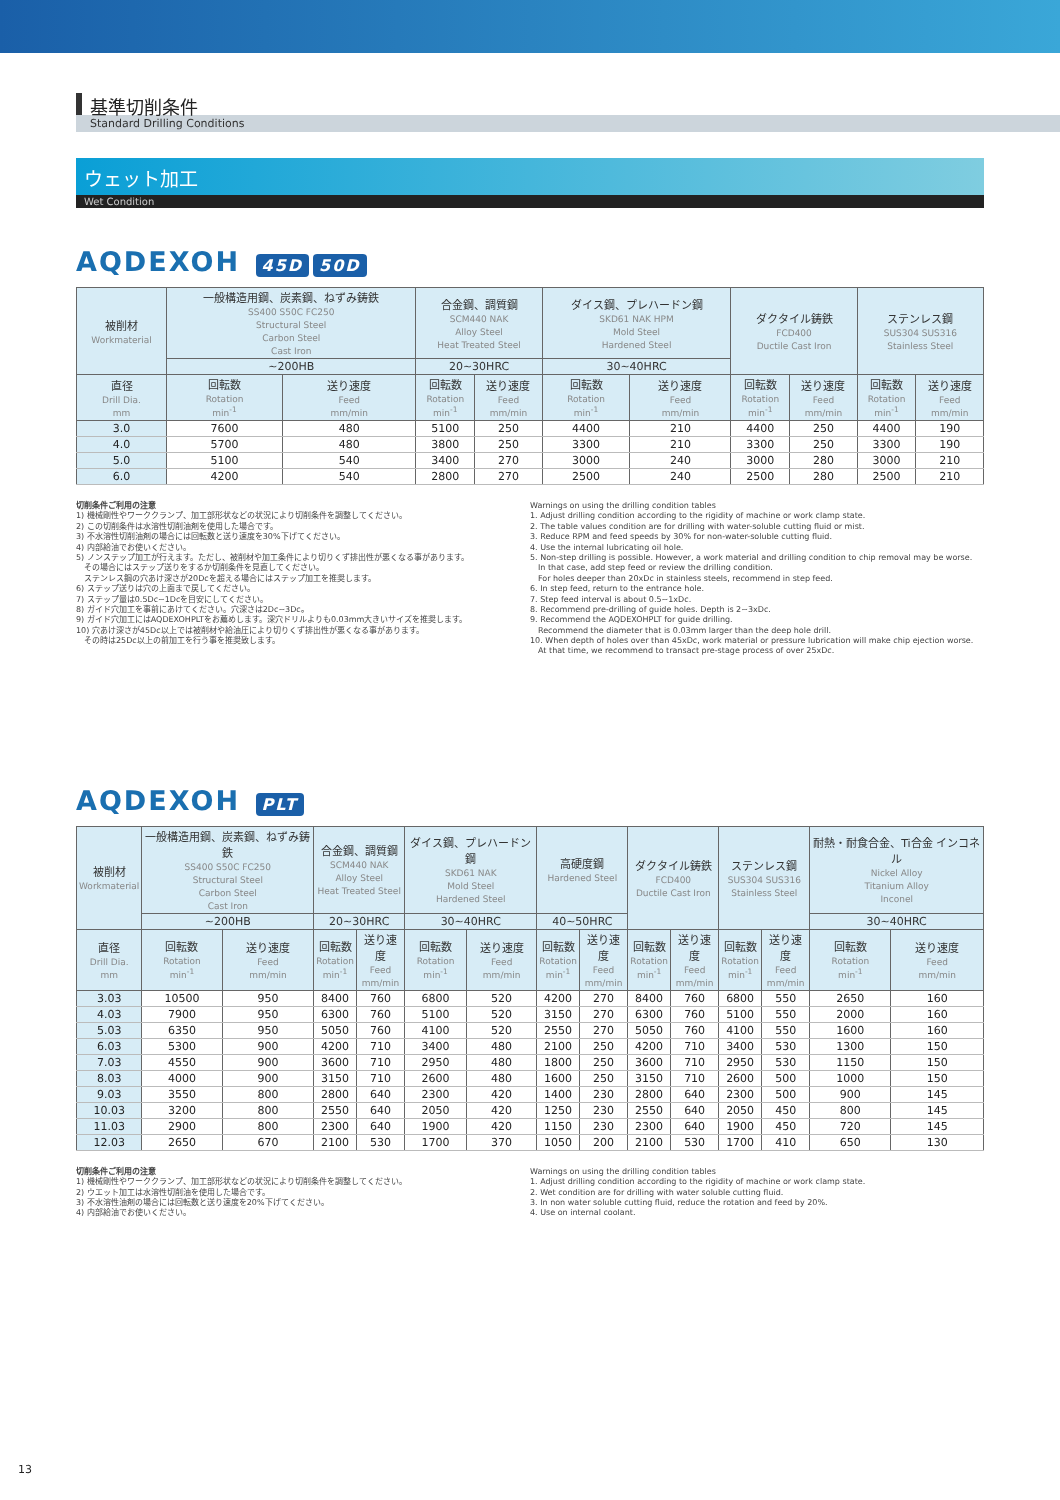基準切削条件
Standard Drilling Conditions
ウェット加工
Wet Condition
AQDEXOH 45D 50D
| 被削材 Workmaterial | 一般構造用鋼、炭素鋼、ねずみ鋳鉄 SS400 S50C FC250 Structural Steel Carbon Steel Cast Iron | | 合金鋼、調質鋼 SCM440 NAK Alloy Steel Heat Treated Steel | | ダイス鋼、プレハードン鋼 SKD61 NAK HPM Mold Steel Hardened Steel | | ダクタイル鋳鉄 FCD400 Ductile Cast Iron | | ステンレス鋼 SUS304 SUS316 Stainless Steel | |
| --- | --- | --- | --- | --- | --- | --- | --- | --- | --- | --- |
| | ~200HB | | 20~30HRC | | 30~40HRC | | | | | |
| 直径 Drill Dia. mm | 回転数 Rotation min<sup>-1</sup> | 送り速度 Feed mm/min | 回転数 Rotation min<sup>-1</sup> | 送り速度 Feed mm/min | 回転数 Rotation min<sup>-1</sup> | 送り速度 Feed mm/min | 回転数 Rotation min<sup>-1</sup> | 送り速度 Feed mm/min | 回転数 Rotation min<sup>-1</sup> | 送り速度 Feed mm/min |
| 3.0 | 7600 | 480 | 5100 | 250 | 4400 | 210 | 4400 | 250 | 4400 | 190 |
| 4.0 | 5700 | 480 | 3800 | 250 | 3300 | 210 | 3300 | 250 | 3300 | 190 |
| 5.0 | 5100 | 540 | 3400 | 270 | 3000 | 240 | 3000 | 280 | 3000 | 210 |
| 6.0 | 4200 | 540 | 2800 | 270 | 2500 | 240 | 2500 | 280 | 2500 | 210 |
切削条件ご利用の注意
1) 機械剛性やワーククランプ、加工部形状などの状況により切削条件を調整してください。
2) この切削条件は水溶性切削油剤を使用した場合です。
3) 不水溶性切削油剤の場合には回転数と送り速度を30%下げてください。
4) 内部給油でお使いください。
5) ノンステップ加工が行えます。ただし、被削材や加工条件により切りくず排出性が悪くなる事があります。
　その場合にはステップ送りをするか切削条件を見直してください。
　ステンレス鋼の穴あけ深さが20Dcを超える場合にはステップ加工を推奨します。
6) ステップ送りは穴の上面まで戻してください。
7) ステップ量は0.5Dc~1Dcを目安にしてください。
8) ガイド穴加工を事前にあけてください。穴深さは2Dc~3Dc。
9) ガイド穴加工にはAQDEXOHPLTをお薦めします。深穴ドリルよりも0.03mm大きいサイズを推奨します。
10) 穴あけ深さが45Dc以上では被削材や給油圧により切りくず排出性が悪くなる事があります。
　その時は25Dc以上の前加工を行う事を推奨致します。
Warnings on using the drilling condition tables
1. Adjust drilling condition according to the rigidity of machine or work clamp state.
2. The table values condition are for drilling with water-soluble cutting fluid or mist.
3. Reduce RPM and feed speeds by 30% for non-water-soluble cutting fluid.
4. Use the internal lubricating oil hole.
5. Non-step drilling is possible. However, a work material and drilling condition to chip removal may be worse.
　In that case, add step feed or review the drilling condition.
　For holes deeper than 20xDc in stainless steels, recommend in step feed.
6. In step feed, return to the entrance hole.
7. Step feed interval is about 0.5~1xDc.
8. Recommend pre-drilling of guide holes. Depth is 2~3xDc.
9. Recommend the AQDEXOHPLT for guide drilling.
　Recommend the diameter that is 0.03mm larger than the deep hole drill.
10. When depth of holes over than 45xDc, work material or pressure lubrication will make chip ejection worse.
　At that time, we recommend to transact pre-stage process of over 25xDc.
AQDEXOH PLT
| 被削材 Workmaterial | 一般構造用鋼、炭素鋼、ねずみ鋳鉄 SS400 S50C FC250 Structural Steel Carbon Steel Cast Iron | | 合金鋼、調質鋼 SCM440 NAK Alloy Steel Heat Treated Steel | | ダイス鋼、プレハードン鋼 SKD61 NAK Mold Steel Hardened Steel | | 高硬度鋼 Hardened Steel | | ダクタイル鋳鉄 FCD400 Ductile Cast Iron | | ステンレス鋼 SUS304 SUS316 Stainless Steel | | 耐熱・耐食合金、Ti合金 インコネル Nickel Alloy Titanium Alloy Inconel | |
| --- | --- | --- | --- | --- | --- | --- | --- | --- | --- | --- | --- | --- | --- | --- |
| | ~200HB | | 20~30HRC | | 30~40HRC | | 40~50HRC | | | | | | 30~40HRC | |
| 直径 Drill Dia. mm | 回転数 Rotation min<sup>-1</sup> | 送り速度 Feed mm/min | 回転数 Rotation min<sup>-1</sup> | 送り速度 Feed mm/min | 回転数 Rotation min<sup>-1</sup> | 送り速度 Feed mm/min | 回転数 Rotation min<sup>-1</sup> | 送り速度 Feed mm/min | 回転数 Rotation min<sup>-1</sup> | 送り速度 Feed mm/min | 回転数 Rotation min<sup>-1</sup> | 送り速度 Feed mm/min | 回転数 Rotation min<sup>-1</sup> | 送り速度 Feed mm/min |
| 3.03 | 10500 | 950 | 8400 | 760 | 6800 | 520 | 4200 | 270 | 8400 | 760 | 6800 | 550 | 2650 | 160 |
| 4.03 | 7900 | 950 | 6300 | 760 | 5100 | 520 | 3150 | 270 | 6300 | 760 | 5100 | 550 | 2000 | 160 |
| 5.03 | 6350 | 950 | 5050 | 760 | 4100 | 520 | 2550 | 270 | 5050 | 760 | 4100 | 550 | 1600 | 160 |
| 6.03 | 5300 | 900 | 4200 | 710 | 3400 | 480 | 2100 | 250 | 4200 | 710 | 3400 | 530 | 1300 | 150 |
| 7.03 | 4550 | 900 | 3600 | 710 | 2950 | 480 | 1800 | 250 | 3600 | 710 | 2950 | 530 | 1150 | 150 |
| 8.03 | 4000 | 900 | 3150 | 710 | 2600 | 480 | 1600 | 250 | 3150 | 710 | 2600 | 500 | 1000 | 150 |
| 9.03 | 3550 | 800 | 2800 | 640 | 2300 | 420 | 1400 | 230 | 2800 | 640 | 2300 | 500 | 900 | 145 |
| 10.03 | 3200 | 800 | 2550 | 640 | 2050 | 420 | 1250 | 230 | 2550 | 640 | 2050 | 450 | 800 | 145 |
| 11.03 | 2900 | 800 | 2300 | 640 | 1900 | 420 | 1150 | 230 | 2300 | 640 | 1900 | 450 | 720 | 145 |
| 12.03 | 2650 | 670 | 2100 | 530 | 1700 | 370 | 1050 | 200 | 2100 | 530 | 1700 | 410 | 650 | 130 |
切削条件ご利用の注意
1) 機械剛性やワーククランプ、加工部形状などの状況により切削条件を調整してください。
2) ウエット加工は水溶性切削油を使用した場合です。
3) 不水溶性油剤の場合には回転数と送り速度を20%下げてください。
4) 内部給油でお使いください。
Warnings on using the drilling condition tables
1. Adjust drilling condition according to the rigidity of machine or work clamp state.
2. Wet condition are for drilling with water soluble cutting fluid.
3. In non water soluble cutting fluid, reduce the rotation and feed by 20%.
4. Use on internal coolant.
13